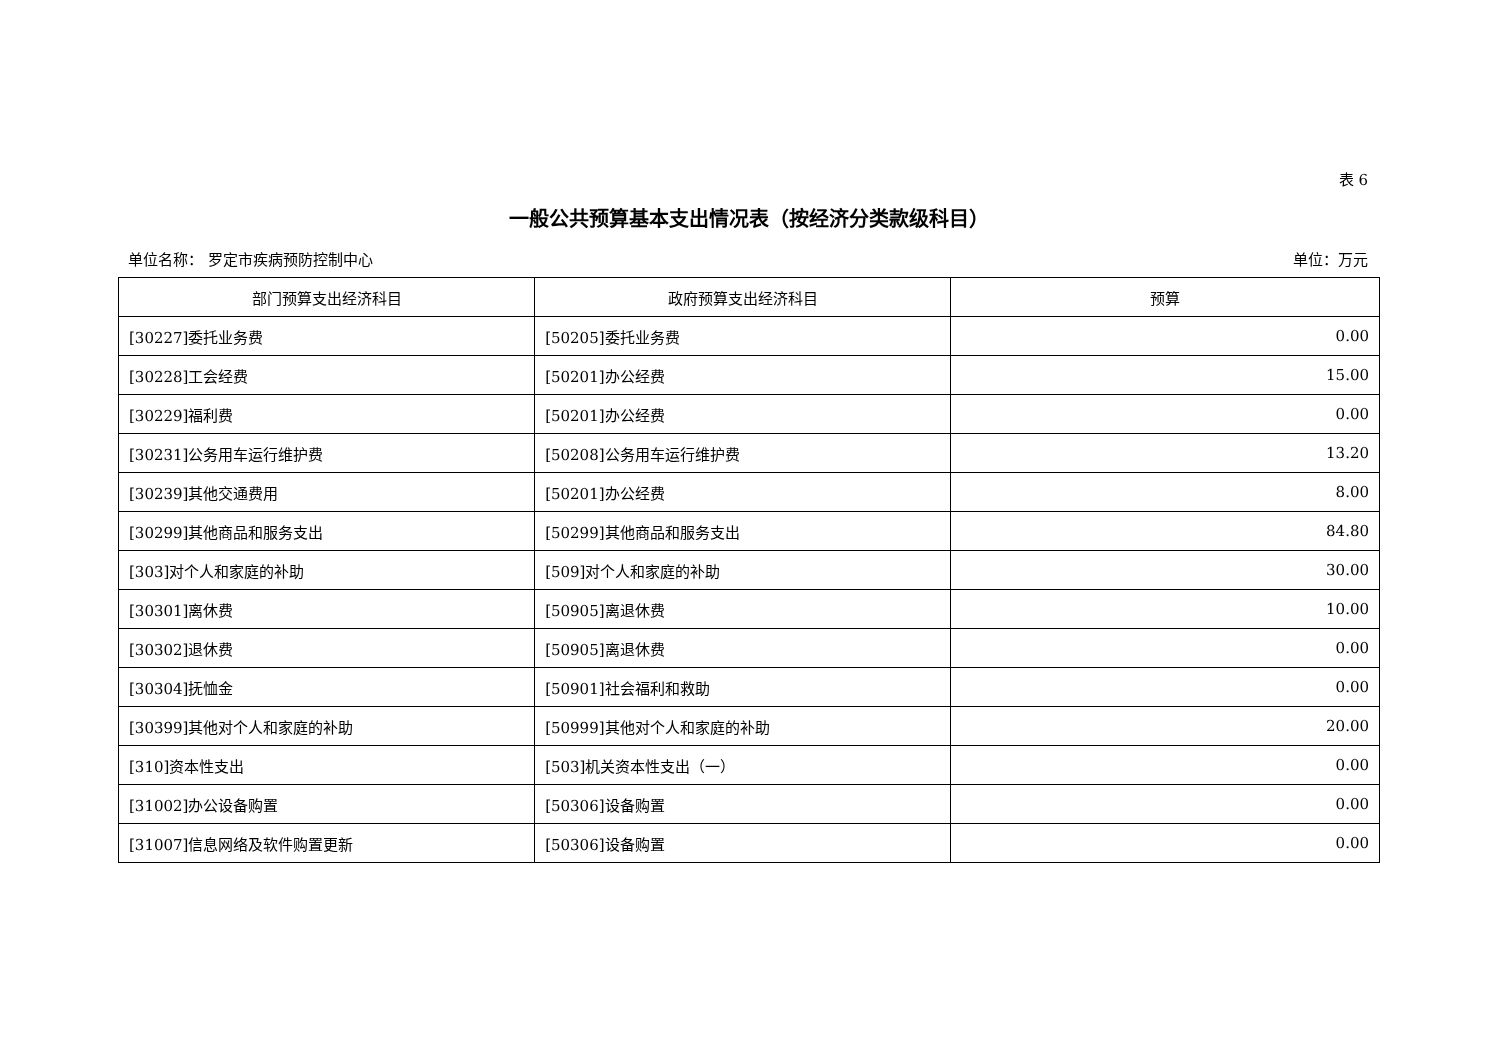表 6
一般公共预算基本支出情况表（按经济分类款级科目）
单位名称： 罗定市疾病预防控制中心 单位：万元
| 部门预算支出经济科目 | 政府预算支出经济科目 | 预算 |
| --- | --- | --- |
| [30227]委托业务费 | [50205]委托业务费 | 0.00 |
| [30228]工会经费 | [50201]办公经费 | 15.00 |
| [30229]福利费 | [50201]办公经费 | 0.00 |
| [30231]公务用车运行维护费 | [50208]公务用车运行维护费 | 13.20 |
| [30239]其他交通费用 | [50201]办公经费 | 8.00 |
| [30299]其他商品和服务支出 | [50299]其他商品和服务支出 | 84.80 |
| [303]对个人和家庭的补助 | [509]对个人和家庭的补助 | 30.00 |
| [30301]离休费 | [50905]离退休费 | 10.00 |
| [30302]退休费 | [50905]离退休费 | 0.00 |
| [30304]抚恤金 | [50901]社会福利和救助 | 0.00 |
| [30399]其他对个人和家庭的补助 | [50999]其他对个人和家庭的补助 | 20.00 |
| [310]资本性支出 | [503]机关资本性支出（一） | 0.00 |
| [31002]办公设备购置 | [50306]设备购置 | 0.00 |
| [31007]信息网络及软件购置更新 | [50306]设备购置 | 0.00 |